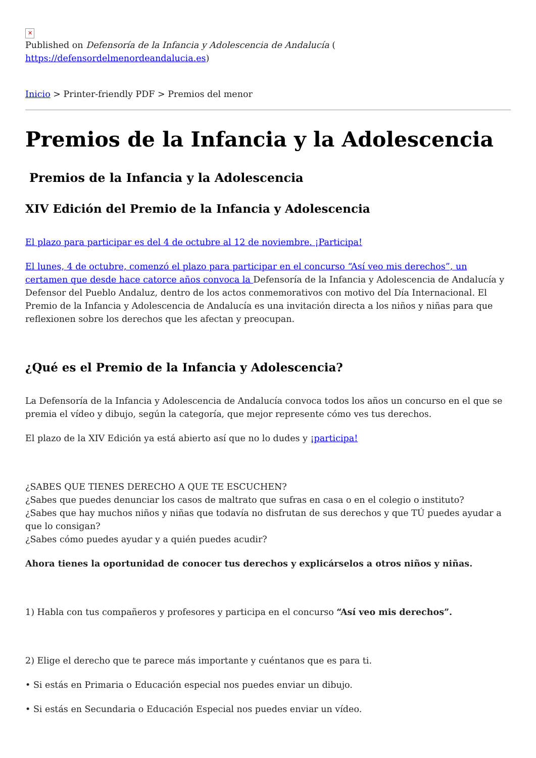✕
Published on Defensoría de la Infancia y Adolescencia de Andalucía (
https://defensordelmenordeandalucia.es)
Inicio > Printer-friendly PDF > Premios del menor
Premios de la Infancia y la Adolescencia
Premios de la Infancia y la Adolescencia
XIV Edición del Premio de la Infancia y Adolescencia
El plazo para participar es del 4 de octubre al 12 de noviembre. ¡Participa!
El lunes, 4 de octubre, comenzó el plazo para participar en el concurso “Así veo mis derechos”, un certamen que desde hace catorce años convoca la Defensoría de la Infancia y Adolescencia de Andalucía y Defensor del Pueblo Andaluz, dentro de los actos conmemorativos con motivo del Día Internacional. El Premio de la Infancia y Adolescencia de Andalucía es una invitación directa a los niños y niñas para que reflexionen sobre los derechos que les afectan y preocupan.
¿Qué es el Premio de la Infancia y Adolescencia?
La Defensoría de la Infancia y Adolescencia de Andalucía convoca todos los años un concurso en el que se premia el vídeo y dibujo, según la categoría, que mejor represente cómo ves tus derechos.
El plazo de la XIV Edición ya está abierto así que no lo dudes y ¡participa!
¿SABES QUE TIENES DERECHO A QUE TE ESCUCHEN?
¿Sabes que puedes denunciar los casos de maltrato que sufras en casa o en el colegio o instituto?
¿Sabes que hay muchos niños y niñas que todavía no disfrutan de sus derechos y que TÚ puedes ayudar a que lo consigan?
¿Sabes cómo puedes ayudar y a quién puedes acudir?
Ahora tienes la oportunidad de conocer tus derechos y explicárselos a otros niños y niñas.
1) Habla con tus compañeros y profesores y participa en el concurso “Así veo mis derechos”.
2) Elige el derecho que te parece más importante y cuéntanos que es para ti.
• Si estás en Primaria o Educación especial nos puedes enviar un dibujo.
• Si estás en Secundaria o Educación Especial nos puedes enviar un vídeo.